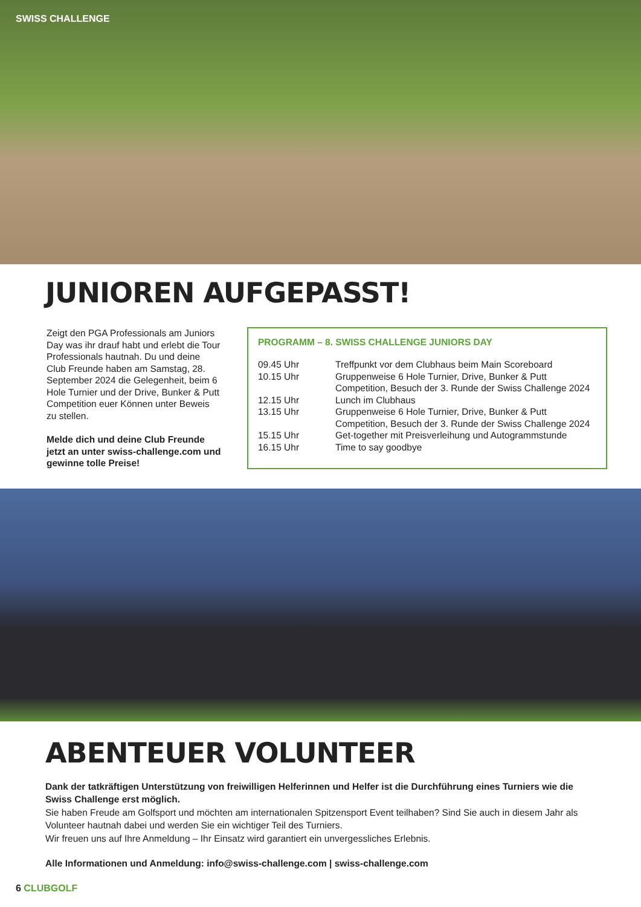SWISS CHALLENGE
JUNIOREN AUFGEPASST!
Zeigt den PGA Professionals am Juniors Day was ihr drauf habt und erlebt die Tour Professionals hautnah. Du und deine Club Freunde haben am Samstag, 28. September 2024 die Gelegenheit, beim 6 Hole Turnier und der Drive, Bunker & Putt Competition euer Können unter Beweis zu stellen.
Melde dich und deine Club Freunde jetzt an unter swiss-challenge.com und gewinne tolle Preise!
PROGRAMM – 8. SWISS CHALLENGE JUNIORS DAY
| 09.45 Uhr | Treffpunkt vor dem Clubhaus beim Main Scoreboard |
| 10.15 Uhr | Gruppenweise 6 Hole Turnier, Drive, Bunker & Putt Competition, Besuch der 3. Runde der Swiss Challenge 2024 |
| 12.15 Uhr | Lunch im Clubhaus |
| 13.15 Uhr | Gruppenweise 6 Hole Turnier, Drive, Bunker & Putt Competition, Besuch der 3. Runde der Swiss Challenge 2024 |
| 15.15 Uhr | Get-together mit Preisverleihung und Autogrammstunde |
| 16.15 Uhr | Time to say goodbye |
ABENTEUER VOLUNTEER
Dank der tatkräftigen Unterstützung von freiwilligen Helferinnen und Helfer ist die Durchführung eines Turniers wie die Swiss Challenge erst möglich.
Sie haben Freude am Golfsport und möchten am internationalen Spitzensport Event teilhaben? Sind Sie auch in diesem Jahr als Volunteer hautnah dabei und werden Sie ein wichtiger Teil des Turniers.
Wir freuen uns auf Ihre Anmeldung – Ihr Einsatz wird garantiert ein unvergessliches Erlebnis.
Alle Informationen und Anmeldung: info@swiss-challenge.com | swiss-challenge.com
6 CLUBGOLF